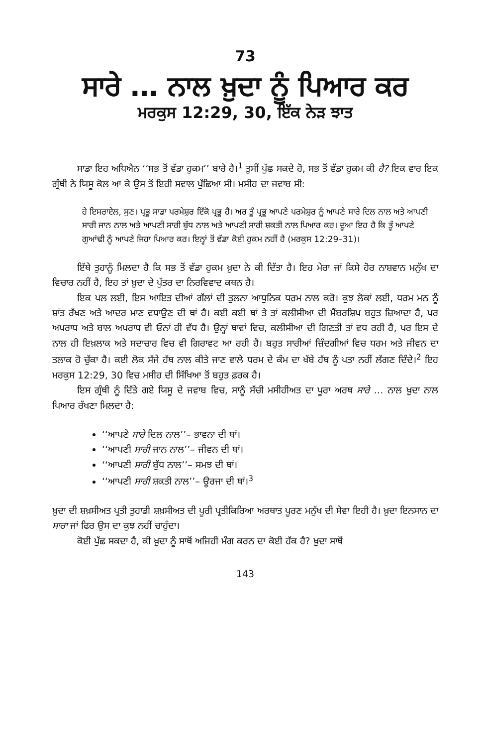73
ਸਾਰੇ … ਨਾਲ ਖ਼ੁਦਾ ਨੂੰ ਪਿਆਰ ਕਰ
ਮਰਕੁਸ 12:29, 30, ਇੱਕ ਨੇੜ ਝਾਤ
ਸਾਡਾ ਇਹ ਅਧਿਐਨ ‘‘ਸਭ ਤੋਂ ਵੱਡਾ ਹੁਕਮ’’ ਬਾਰੇ ਹੈ।<sup>1</sup> ਤੁਸੀਂ ਪੁੱਛ ਸਕਦੇ ਹੋ, ਸਭ ਤੋਂ ਵੱਡਾ ਹੁਕਮ ਕੀ ਹੈ? ਇਕ ਵਾਰ ਇਕ ਗ੍ਰੰਥੀ ਨੇ ਯਿਸੂ ਕੋਲ ਆ ਕੇ ਉਸ ਤੋਂ ਇਹੀ ਸਵਾਲ ਪੁੱਛਿਆ ਸੀ। ਮਸੀਹ ਦਾ ਜਵਾਬ ਸੀ:
ਹੇ ਇਸਰਾਏਲ, ਸੁਣ। ਪ੍ਰਭੂ ਸਾਡਾ ਪਰਮੇਸ਼ੁਰ ਇੱਕੋ ਪ੍ਰਭੂ ਹੈ। ਅਰ ਤੂੰ ਪ੍ਰਭੂ ਆਪਣੇ ਪਰਮੇਸ਼ੁਰ ਨੂੰ ਆਪਣੇ ਸਾਰੇ ਦਿਲ ਨਾਲ ਅਤੇ ਆਪਣੀ ਸਾਰੀ ਜਾਨ ਨਾਲ ਅਤੇ ਆਪਣੀ ਸਾਰੀ ਬੁੱਧ ਨਾਲ ਅਤੇ ਆਪਣੀ ਸਾਰੀ ਸ਼ਕਤੀ ਨਾਲ ਪਿਆਰ ਕਰ। ਦੂਆ ਇਹ ਹੈ ਕਿ ਤੂੰ ਆਪਣੇ ਗੁਆਂਢੀ ਨੂੰ ਆਪਣੇ ਜਿਹਾ ਪਿਆਰ ਕਰ। ਇਨ੍ਹਾਂ ਤੋਂ ਵੱਡਾ ਕੋਈ ਹੁਕਮ ਨਹੀਂ ਹੈ (ਮਰਕੁਸ 12:29–31)।
ਇੱਥੇ ਤੁਹਾਨੂੰ ਮਿਲਦਾ ਹੈ ਕਿ ਸਭ ਤੋਂ ਵੱਡਾ ਹੁਕਮ ਖ਼ੁਦਾ ਨੇ ਕੀ ਦਿੱਤਾ ਹੈ। ਇਹ ਮੇਰਾ ਜਾਂ ਕਿਸੇ ਹੋਰ ਨਾਸ਼ਵਾਨ ਮਨੁੱਖ ਦਾ ਵਿਚਾਰ ਨਹੀਂ ਹੈ, ਇਹ ਤਾਂ ਖ਼ੁਦਾ ਦੇ ਪੁੱਤਰ ਦਾ ਨਿਰਵਿਵਾਦ ਕਥਨ ਹੈ।
ਇਕ ਪਲ ਲਈ, ਇਸ ਆਇਤ ਦੀਆਂ ਗੱਲਾਂ ਦੀ ਤੁਲਨਾ ਆਧੁਨਿਕ ਧਰਮ ਨਾਲ ਕਰੋ। ਕੁਝ ਲੋਕਾਂ ਲਈ, ਧਰਮ ਮਨ ਨੂੰ ਸ਼ਾਂਤ ਰੱਖਣ ਅਤੇ ਆਦਰ ਮਾਣ ਵਧਾਉਣ ਦੀ ਥਾਂ ਹੈ। ਕਈ ਕਈ ਥਾਂ ਤੇ ਤਾਂ ਕਲੀਸੀਆ ਦੀ ਮੈਂਬਰਸ਼ਿਪ ਬਹੁਤ ਜ਼ਿਆਦਾ ਹੈ, ਪਰ ਅਪਰਾਧ ਅਤੇ ਬਾਲ ਅਪਰਾਧ ਵੀ ਓਨਾਂ ਹੀ ਵੱਧ ਹੈ। ਉਨ੍ਹਾਂ ਥਾਵਾਂ ਵਿਚ, ਕਲੀਸੀਆ ਦੀ ਗਿਣਤੀ ਤਾਂ ਵਧ ਰਹੀ ਹੈ, ਪਰ ਇਸ ਦੇ ਨਾਲ ਹੀ ਇਖ਼ਲਾਕ ਅਤੇ ਸਦਾਚਾਰ ਵਿਚ ਵੀ ਗਿਰਾਵਟ ਆ ਰਹੀ ਹੈ। ਬਹੁਤ ਸਾਰੀਆਂ ਜ਼ਿੰਦਗੀਆਂ ਵਿਚ ਧਰਮ ਅਤੇ ਜੀਵਨ ਦਾ ਤਲਾਕ ਹੋ ਚੁੱਕਾ ਹੈ। ਕਈ ਲੋਕ ਸੱਜੇ ਹੱਥ ਨਾਲ ਕੀਤੇ ਜਾਣ ਵਾਲੇ ਧਰਮ ਦੇ ਕੰਮ ਦਾ ਖੱਬੇ ਹੱਥ ਨੂੰ ਪਤਾ ਨਹੀਂ ਲੱਗਣ ਦਿੰਦੇ।<sup>2</sup> ਇਹ ਮਰਕੁਸ 12:29, 30 ਵਿਚ ਮਸੀਹ ਦੀ ਸਿੱਖਿਆ ਤੋਂ ਬਹੁਤ ਫ਼ਰਕ ਹੈ।
ਇਸ ਗ੍ਰੰਥੀ ਨੂੰ ਦਿੱਤੇ ਗਏ ਯਿਸੂ ਦੇ ਜਵਾਬ ਵਿਚ, ਸਾਨੂੰ ਸੱਚੀ ਮਸੀਹੀਅਤ ਦਾ ਪੂਰਾ ਅਰਥ ਸਾਰੇ … ਨਾਲ ਖ਼ੁਦਾ ਨਾਲ ਪਿਆਰ ਰੱਖਣਾ ਮਿਲਦਾ ਹੈ:
‘‘ਆਪਣੇ ਸਾਰੇ ਦਿਲ ਨਾਲ’’– ਭਾਵਨਾ ਦੀ ਥਾਂ।
‘‘ਆਪਣੀ ਸਾਰੀ ਜਾਨ ਨਾਲ’’– ਜੀਵਨ ਦੀ ਥਾਂ।
‘‘ਆਪਣੀ ਸਾਰੀ ਬੁੱਧ ਨਾਲ’’– ਸਮਝ ਦੀ ਥਾਂ।
‘‘ਆਪਣੀ ਸਾਰੀ ਸ਼ਕਤੀ ਨਾਲ’’– ਊਰਜਾ ਦੀ ਥਾਂ।<sup>3</sup>
ਖ਼ੁਦਾ ਦੀ ਸ਼ਖ਼ਸੀਅਤ ਪ੍ਰਤੀ ਤੁਹਾਡੀ ਸ਼ਖ਼ਸੀਅਤ ਦੀ ਪੂਰੀ ਪ੍ਰਤੀਕਿਰਿਆ ਅਰਥਾਤ ਪੂਰਣ ਮਨੁੱਖ ਦੀ ਸੇਵਾ ਇਹੀ ਹੈ। ਖ਼ੁਦਾ ਇਨਸਾਨ ਦਾ ਸਾਰਾ ਜਾਂ ਫਿਰ ਉਸ ਦਾ ਕੁਝ ਨਹੀਂ ਚਾਹੁੰਦਾ।
ਕੋਈ ਪੁੱਛ ਸਕਦਾ ਹੈ, ਕੀ ਖ਼ੁਦਾ ਨੂੰ ਸਾਥੋਂ ਅਜਿਹੀ ਮੰਗ ਕਰਨ ਦਾ ਕੋਈ ਹੱਕ ਹੈ? ਖ਼ੁਦਾ ਸਾਥੋਂ
143